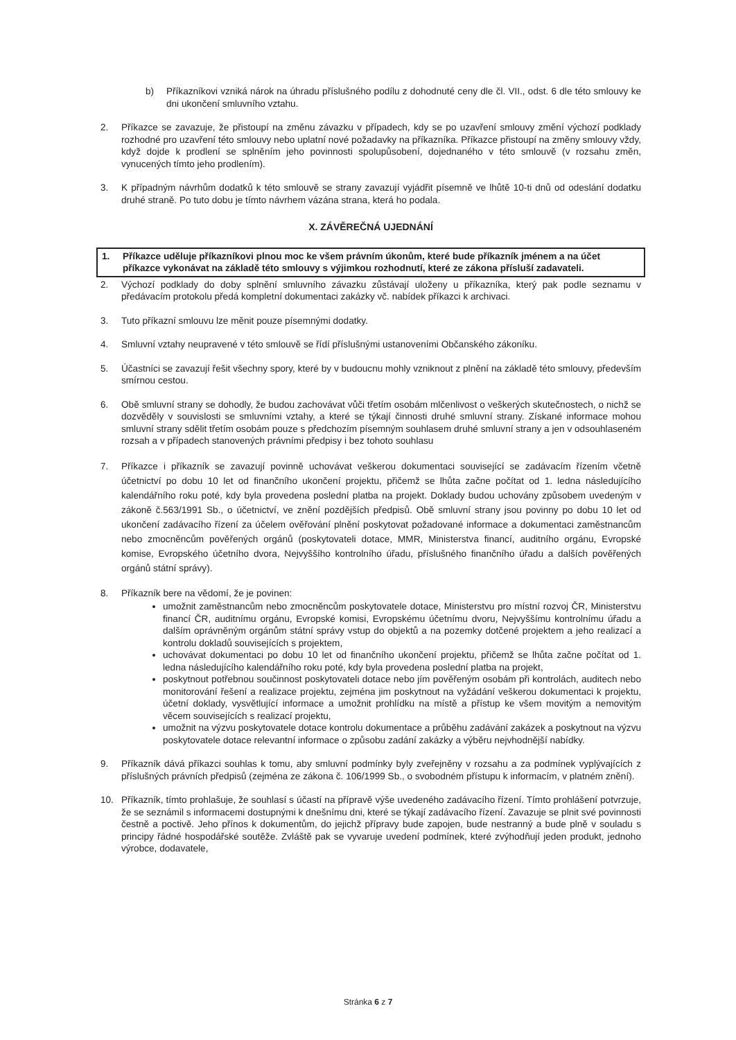b) Příkazníkovi vzniká nárok na úhradu příslušného podílu z dohodnuté ceny dle čl. VII., odst. 6 dle této smlouvy ke dni ukončení smluvního vztahu.
2. Příkazce se zavazuje, že přistoupí na změnu závazku v případech, kdy se po uzavření smlouvy změní výchozí podklady rozhodné pro uzavření této smlouvy nebo uplatní nové požadavky na příkazníka. Příkazce přistoupí na změny smlouvy vždy, když dojde k prodlení se splněním jeho povinnosti spolupůsobení, dojednaného v této smlouvě (v rozsahu změn, vynucených tímto jeho prodlením).
3. K případným návrhům dodatků k této smlouvě se strany zavazují vyjádřit písemně ve lhůtě 10-ti dnů od odeslání dodatku druhé straně. Po tuto dobu je tímto návrhem vázána strana, která ho podala.
X. ZÁVĚREČNÁ UJEDNÁNÍ
1. Příkazce uděluje příkazníkovi plnou moc ke všem právním úkonům, které bude příkazník jménem a na účet příkazce vykonávat na základě této smlouvy s výjimkou rozhodnutí, které ze zákona přísluší zadavateli.
2. Výchozí podklady do doby splnění smluvního závazku zůstávají uloženy u příkazníka, který pak podle seznamu v předávacím protokolu předá kompletní dokumentaci zakázky vč. nabídek příkazci k archivaci.
3. Tuto příkazní smlouvu lze měnit pouze písemnými dodatky.
4. Smluvní vztahy neupravené v této smlouvě se řídí příslušnými ustanoveními Občanského zákoníku.
5. Účastníci se zavazují řešit všechny spory, které by v budoucnu mohly vzniknout z plnění na základě této smlouvy, především smírnou cestou.
6. Obě smluvní strany se dohodly, že budou zachovávat vůči třetím osobám mlčenlivost o veškerých skutečnostech, o nichž se dozvěděly v souvislosti se smluvními vztahy, a které se týkají činnosti druhé smluvní strany. Získané informace mohou smluvní strany sdělit třetím osobám pouze s předchozím písemným souhlasem druhé smluvní strany a jen v odsouhlaseném rozsah a v případech stanovených právními předpisy i bez tohoto souhlasu
7. Příkazce i příkazník se zavazují povinně uchovávat veškerou dokumentaci související se zadávacím řízením včetně účetnictví po dobu 10 let od finančního ukončení projektu, přičemž se lhůta začne počítat od 1. ledna následujícího kalendářního roku poté, kdy byla provedena poslední platba na projekt. Doklady budou uchovány způsobem uvedeným v zákoně č.563/1991 Sb., o účetnictví, ve znění pozdějších předpisů. Obě smluvní strany jsou povinny po dobu 10 let od ukončení zadávacího řízení za účelem ověřování plnění poskytovat požadované informace a dokumentaci zaměstnancům nebo zmocněncům pověřených orgánů (poskytovateli dotace, MMR, Ministerstva financí, auditního orgánu, Evropské komise, Evropského účetního dvora, Nejvyššího kontrolního úřadu, příslušného finančního úřadu a dalších pověřených orgánů státní správy).
8. Příkazník bere na vědomí, že je povinen:
umožnit zaměstnancům nebo zmocněncům poskytovatele dotace, Ministerstvu pro místní rozvoj ČR, Ministerstvu financí ČR, auditnímu orgánu, Evropské komisi, Evropskému účetnímu dvoru, Nejvyššímu kontrolnímu úřadu a dalším oprávněným orgánům státní správy vstup do objektů a na pozemky dotčené projektem a jeho realizací a kontrolu dokladů souvisejících s projektem,
uchovávat dokumentaci po dobu 10 let od finančního ukončení projektu, přičemž se lhůta začne počítat od 1. ledna následujícího kalendářního roku poté, kdy byla provedena poslední platba na projekt,
poskytnout potřebnou součinnost poskytovateli dotace nebo jím pověřeným osobám při kontrolách, auditech nebo monitorování řešení a realizace projektu, zejména jim poskytnout na vyžádání veškerou dokumentaci k projektu, účetní doklady, vysvětlující informace a umožnit prohlídku na místě a přístup ke všem movitým a nemovitým věcem souvisejících s realizací projektu,
umožnit na výzvu poskytovatele dotace kontrolu dokumentace a průběhu zadávání zakázek a poskytnout na výzvu poskytovatele dotace relevantní informace o způsobu zadání zakázky a výběru nejvhodnější nabídky.
9. Příkazník dává příkazci souhlas k tomu, aby smluvní podmínky byly zveřejněny v rozsahu a za podmínek vyplývajících z příslušných právních předpisů (zejména ze zákona č. 106/1999 Sb., o svobodném přístupu k informacím, v platném znění).
10. Příkazník, tímto prohlašuje, že souhlasí s účastí na přípravě výše uvedeného zadávacího řízení. Tímto prohlášení potvrzuje, že se seznámil s informacemi dostupnými k dnešnímu dni, které se týkají zadávacího řízení. Zavazuje se plnit své povinnosti čestně a poctivě. Jeho přínos k dokumentům, do jejichž přípravy bude zapojen, bude nestranný a bude plně v souladu s principy řádné hospodářské soutěže. Zvláště pak se vyvaruje uvedení podmínek, které zvýhodňují jeden produkt, jednoho výrobce, dodavatele,
Stránka 6 z 7